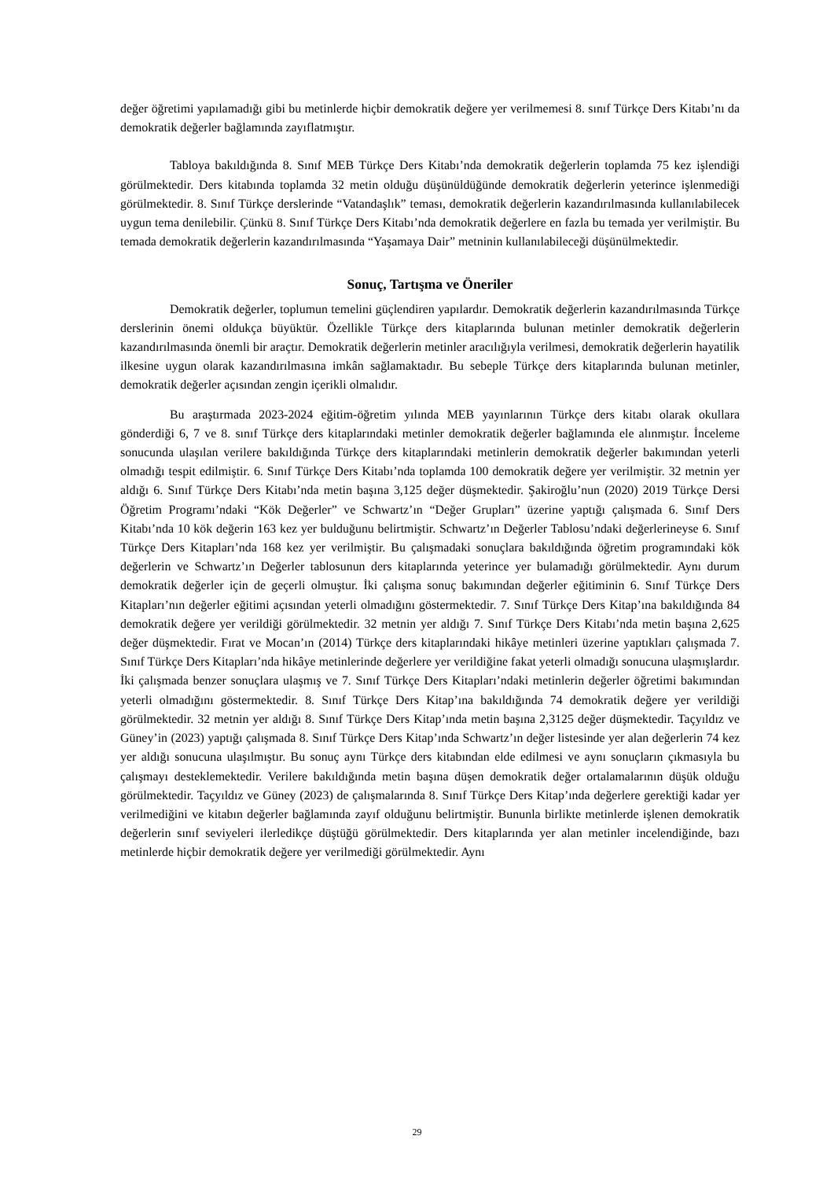değer öğretimi yapılamadığı gibi bu metinlerde hiçbir demokratik değere yer verilmemesi 8. sınıf Türkçe Ders Kitabı’nı da demokratik değerler bağlamında zayıflatmıştır.
Tabloya bakıldığında 8. Sınıf MEB Türkçe Ders Kitabı’nda demokratik değerlerin toplamda 75 kez işlendiği görülmektedir. Ders kitabında toplamda 32 metin olduğu düşünüldüğünde demokratik değerlerin yeterince işlenmediği görülmektedir. 8. Sınıf Türkçe derslerinde “Vatandaşlık” teması, demokratik değerlerin kazandırılmasında kullanılabilecek uygun tema denilebilir. Çünkü 8. Sınıf Türkçe Ders Kitabı’nda demokratik değerlere en fazla bu temada yer verilmiştir. Bu temada demokratik değerlerin kazandırılmasında “Yaşamaya Dair” metninin kullanılabileceği düşünülmektedir.
Sonuç, Tartışma ve Öneriler
Demokratik değerler, toplumun temelini güçlendiren yapılardır. Demokratik değerlerin kazandırılmasında Türkçe derslerinin önemi oldukça büyüktür. Özellikle Türkçe ders kitaplarında bulunan metinler demokratik değerlerin kazandırılmasında önemli bir araçtır. Demokratik değerlerin metinler aracılığıyla verilmesi, demokratik değerlerin hayatilik ilkesine uygun olarak kazandırılmasına imkân sağlamaktadır. Bu sebeple Türkçe ders kitaplarında bulunan metinler, demokratik değerler açısından zengin içerikli olmalıdır.
Bu araştırmada 2023-2024 eğitim-öğretim yılında MEB yayınlarının Türkçe ders kitabı olarak okullara gönderdiği 6, 7 ve 8. sınıf Türkçe ders kitaplarındaki metinler demokratik değerler bağlamında ele alınmıştır. İnceleme sonucunda ulaşılan verilere bakıldığında Türkçe ders kitaplarındaki metinlerin demokratik değerler bakımından yeterli olmadığı tespit edilmiştir. 6. Sınıf Türkçe Ders Kitabı’nda toplamda 100 demokratik değere yer verilmiştir. 32 metnin yer aldığı 6. Sınıf Türkçe Ders Kitabı’nda metin başına 3,125 değer düşmektedir. Şakiroğlu’nun (2020) 2019 Türkçe Dersi Öğretim Programı’ndaki “Kök Değerler” ve Schwartz’ın “Değer Grupları” üzerine yaptığı çalışmada 6. Sınıf Ders Kitabı’nda 10 kök değerin 163 kez yer bulduğunu belirtmiştir. Schwartz’ın Değerler Tablosu’ndaki değerlerineyse 6. Sınıf Türkçe Ders Kitapları’nda 168 kez yer verilmiştir. Bu çalışmadaki sonuçlara bakıldığında öğretim programındaki kök değerlerin ve Schwartz’ın Değerler tablosunun ders kitaplarında yeterince yer bulamadığı görülmektedir. Aynı durum demokratik değerler için de geçerli olmuştur. İki çalışma sonuç bakımından değerler eğitiminin 6. Sınıf Türkçe Ders Kitapları’nın değerler eğitimi açısından yeterli olmadığını göstermektedir. 7. Sınıf Türkçe Ders Kitap’ına bakıldığında 84 demokratik değere yer verildiği görülmektedir. 32 metnin yer aldığı 7. Sınıf Türkçe Ders Kitabı’nda metin başına 2,625 değer düşmektedir. Fırat ve Mocan’ın (2014) Türkçe ders kitaplarındaki hikâye metinleri üzerine yaptıkları çalışmada 7. Sınıf Türkçe Ders Kitapları’nda hikâye metinlerinde değerlere yer verildiğine fakat yeterli olmadığı sonucuna ulaşmışlardır. İki çalışmada benzer sonuçlara ulaşmış ve 7. Sınıf Türkçe Ders Kitapları’ndaki metinlerin değerler öğretimi bakımından yeterli olmadığını göstermektedir. 8. Sınıf Türkçe Ders Kitap’ına bakıldığında 74 demokratik değere yer verildiği görülmektedir. 32 metnin yer aldığı 8. Sınıf Türkçe Ders Kitap’ında metin başına 2,3125 değer düşmektedir. Taçyıldız ve Güney’in (2023) yaptığı çalışmada 8. Sınıf Türkçe Ders Kitap’ında Schwartz’ın değer listesinde yer alan değerlerin 74 kez yer aldığı sonucuna ulaşılmıştır. Bu sonuç aynı Türkçe ders kitabından elde edilmesi ve aynı sonuçların çıkmasıyla bu çalışmayı desteklemektedir. Verilere bakıldığında metin başına düşen demokratik değer ortalamalarının düşük olduğu görülmektedir. Taçyıldız ve Güney (2023) de çalışmalarında 8. Sınıf Türkçe Ders Kitap’ında değerlere gerektiği kadar yer verilmediğini ve kitabın değerler bağlamında zayıf olduğunu belirtmiştir. Bununla birlikte metinlerde işlenen demokratik değerlerin sınıf seviyeleri ilerledikçe düştüğü görülmektedir. Ders kitaplarında yer alan metinler incelendiğinde, bazı metinlerde hiçbir demokratik değere yer verilmediği görülmektedir. Aynı
29